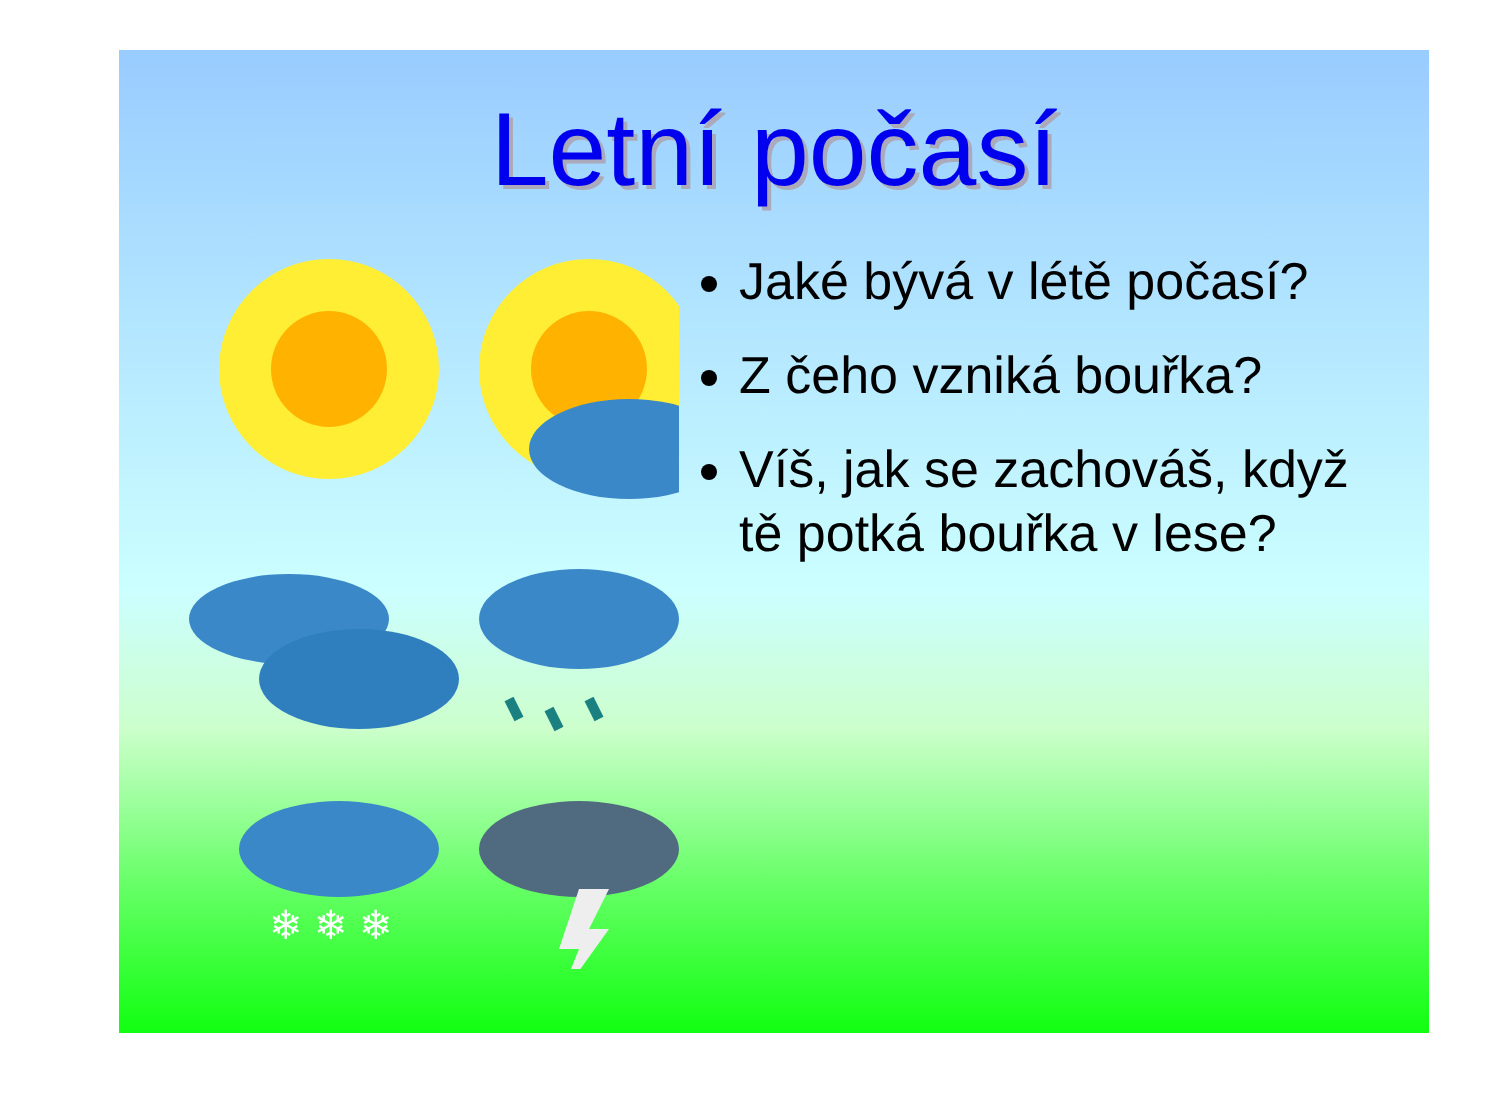Letní počasí
❄ ❄ ❄
Jaké bývá v létě počasí?
Z čeho vzniká bouřka?
Víš, jak se zachováš, když tě potká bouřka v lese?